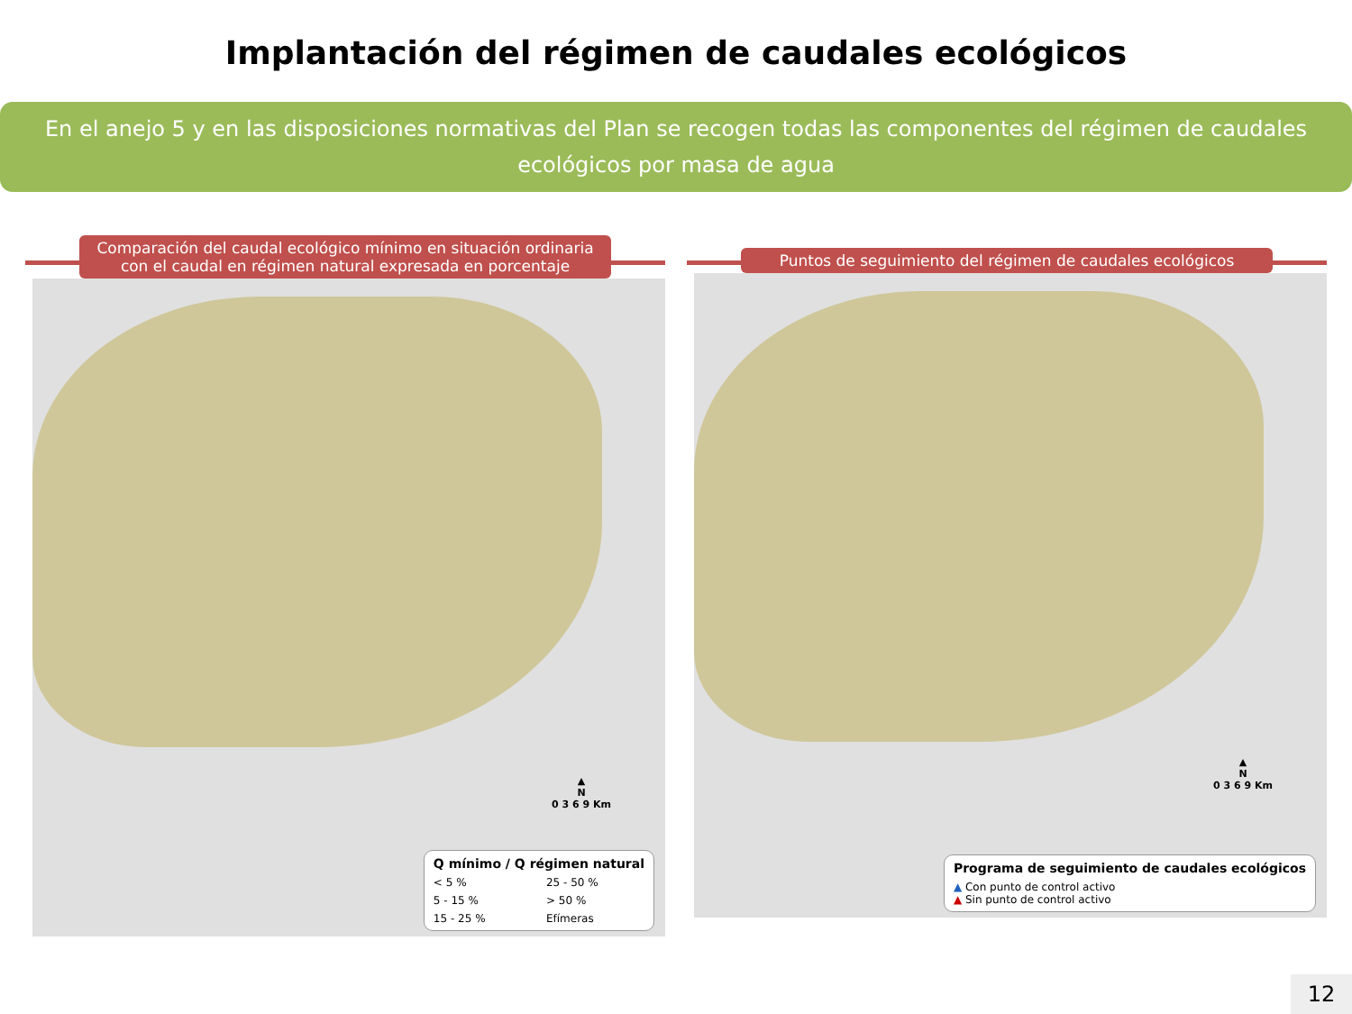Implantación del régimen de caudales ecológicos
En el anejo 5 y en las disposiciones normativas del Plan se recogen todas las componentes del régimen de caudales ecológicos por masa de agua
Comparación del caudal ecológico mínimo en situación ordinaria con el caudal en régimen natural expresada en porcentaje
▲
N
0 3 6 9 Km
Q mínimo / Q régimen natural
< 5 % 25 - 50 % 5 - 15 % > 50 % 15 - 25 % Efímeras
Puntos de seguimiento del régimen de caudales ecológicos
▲
N
0 3 6 9 Km
Programa de seguimiento de caudales ecológicos
▲ Con punto de control activo
▲ Sin punto de control activo
12